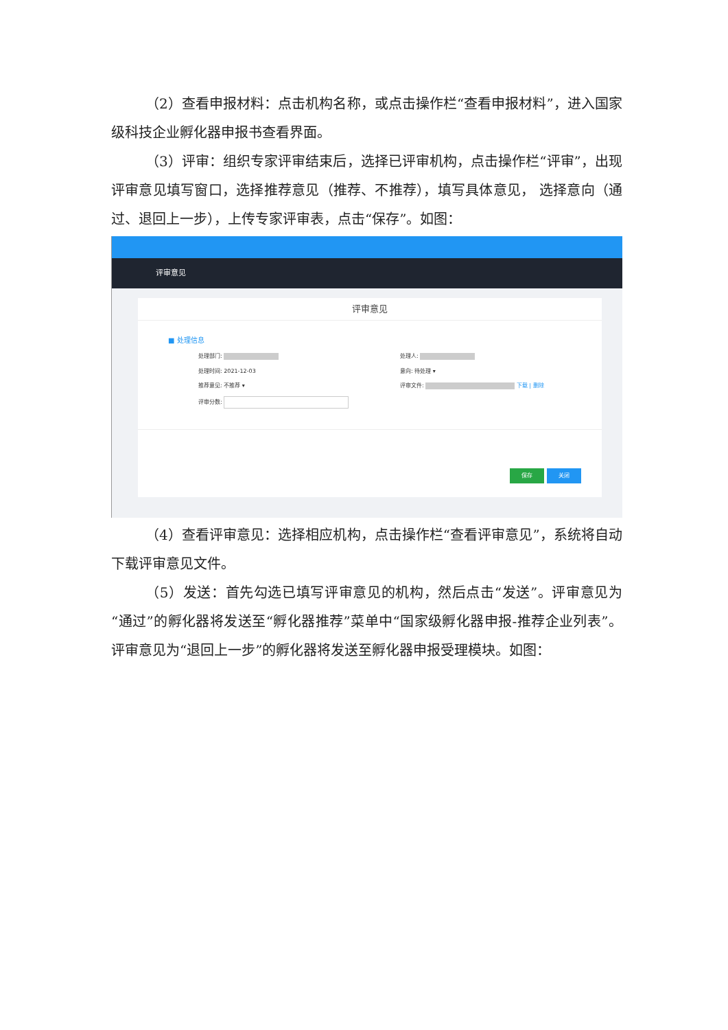（2）查看申报材料：点击机构名称，或点击操作栏“查看申报材料”，进入国家级科技企业孵化器申报书查看界面。
（3）评审：组织专家评审结束后，选择已评审机构，点击操作栏“评审”，出现评审意见填写窗口，选择推荐意见（推荐、不推荐），填写具体意见， 选择意向（通过、退回上一步），上传专家评审表，点击“保存”。如图：
评审意见
评审意见
■ 处理信息
处理部门: 处理人:
处理时间: 2021-12-03 意向: 待处理 ▾
推荐意见: 不推荐 ▾ 评审文件: 下载 | 删除
评审分数:
保存 关闭
（4）查看评审意见：选择相应机构，点击操作栏“查看评审意见”，系统将自动下载评审意见文件。
（5）发送：首先勾选已填写评审意见的机构，然后点击“发送”。评审意见为“通过”的孵化器将发送至“孵化器推荐”菜单中“国家级孵化器申报-推荐企业列表”。评审意见为“退回上一步”的孵化器将发送至孵化器申报受理模块。如图：